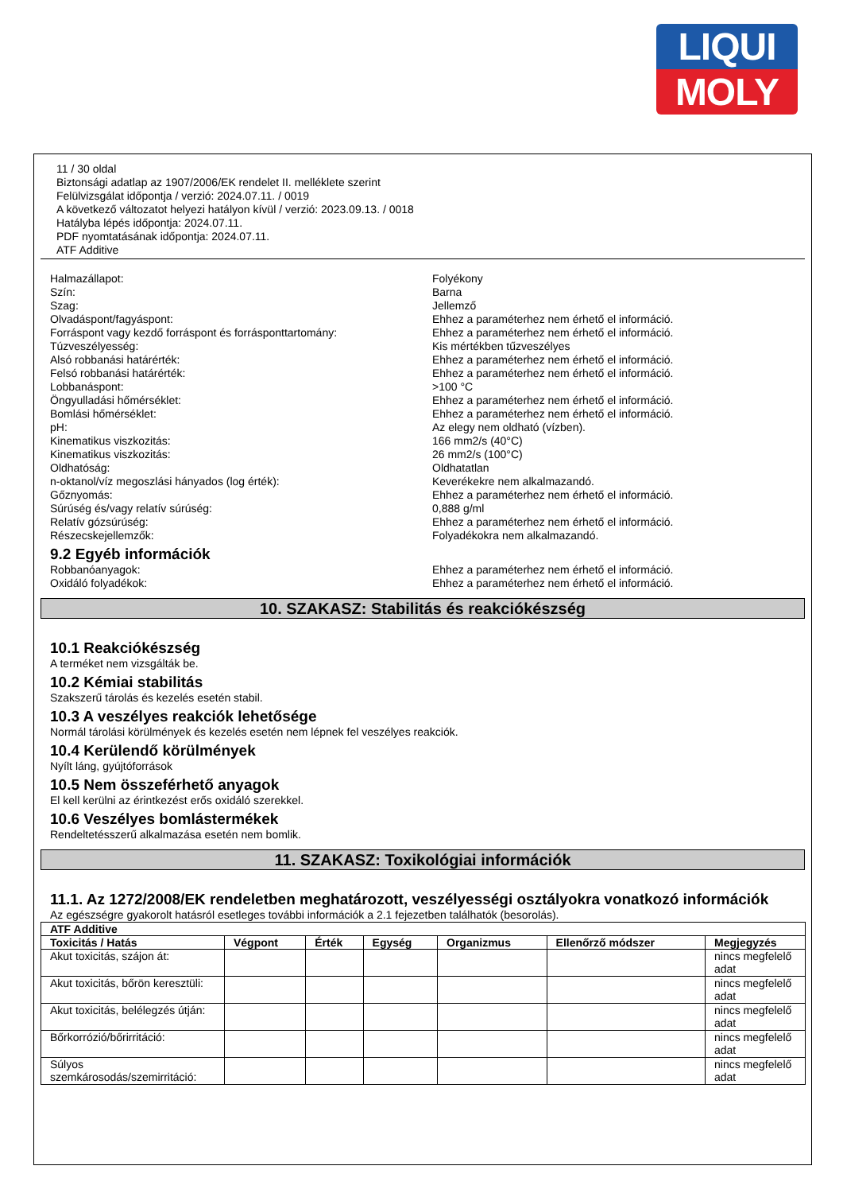LIQUI
MOLY
11 / 30 oldal
Biztonsági adatlap az 1907/2006/EK rendelet II. melléklete szerint
Felülvizsgálat időpontja / verzió: 2024.07.11. / 0019
A következő változatot helyezi hatályon kívül / verzió: 2023.09.13. / 0018
Hatályba lépés időpontja: 2024.07.11.
PDF nyomtatásának időpontja: 2024.07.11.
ATF Additive
Halmazállapot: Folyékony
Szín: Barna
Szag: Jellemző
Olvadáspont/fagyáspont: Ehhez a paraméterhez nem érhető el információ.
Forráspont vagy kezdő forráspont és forrásponttartomány: Ehhez a paraméterhez nem érhető el információ.
Túzveszélyesség: Kis mértékben tűzveszélyes
Alsó robbanási határérték: Ehhez a paraméterhez nem érhető el információ.
Felsó robbanási határérték: Ehhez a paraméterhez nem érhető el információ.
Lobbanáspont: >100 °C
Öngyulladási hőmérséklet: Ehhez a paraméterhez nem érhető el információ.
Bomlási hőmérséklet: Ehhez a paraméterhez nem érhető el információ.
pH: Az elegy nem oldható (vízben).
Kinematikus viszkozitás: 166 mm2/s (40°C)
Kinematikus viszkozitás: 26 mm2/s (100°C)
Oldhatóság: Oldhatatlan
n-oktanol/víz megoszlási hányados (log érték): Keverékekre nem alkalmazandó.
Gőznyomás: Ehhez a paraméterhez nem érhető el információ.
Súrúség és/vagy relatív súrúség: 0,888 g/ml
Relatív gózsúrúség: Ehhez a paraméterhez nem érhető el információ.
Részecskejellemzők: Folyadékokra nem alkalmazandó.
9.2 Egyéb információk
Robbanóanyagok: Ehhez a paraméterhez nem érhető el információ.
Oxidáló folyadékok: Ehhez a paraméterhez nem érhető el információ.
10. SZAKASZ: Stabilitás és reakciókészség
10.1 Reakciókészség
A terméket nem vizsgálták be.
10.2 Kémiai stabilitás
Szakszerű tárolás és kezelés esetén stabil.
10.3 A veszélyes reakciók lehetősége
Normál tárolási körülmények és kezelés esetén nem lépnek fel veszélyes reakciók.
10.4 Kerülendő körülmények
Nyílt láng, gyújtóforrások
10.5 Nem összeférhető anyagok
El kell kerülni az érintkezést erős oxidáló szerekkel.
10.6 Veszélyes bomlástermékek
Rendeltetésszerű alkalmazása esetén nem bomlik.
11. SZAKASZ: Toxikológiai információk
11.1. Az 1272/2008/EK rendeletben meghatározott, veszélyességi osztályokra vonatkozó információk
Az egészségre gyakorolt hatásról esetleges további információk a 2.1 fejezetben találhatók (besorolás).
| ATF Additive | | | | | | |
| --- | --- | --- | --- | --- | --- | --- |
| Toxicitás / Hatás | Végpont | Érték | Egység | Organizmus | Ellenőrző módszer | Megjegyzés |
| Akut toxicitás, szájon át: | | | | | | nincs megfelelő adat |
| Akut toxicitás, bőrön keresztüli: | | | | | | nincs megfelelő adat |
| Akut toxicitás, belélegzés útján: | | | | | | nincs megfelelő adat |
| Bőrkorrózió/bőrirritáció: | | | | | | nincs megfelelő adat |
| Súlyos szemkárosodás/szemirritáció: | | | | | | nincs megfelelő adat |